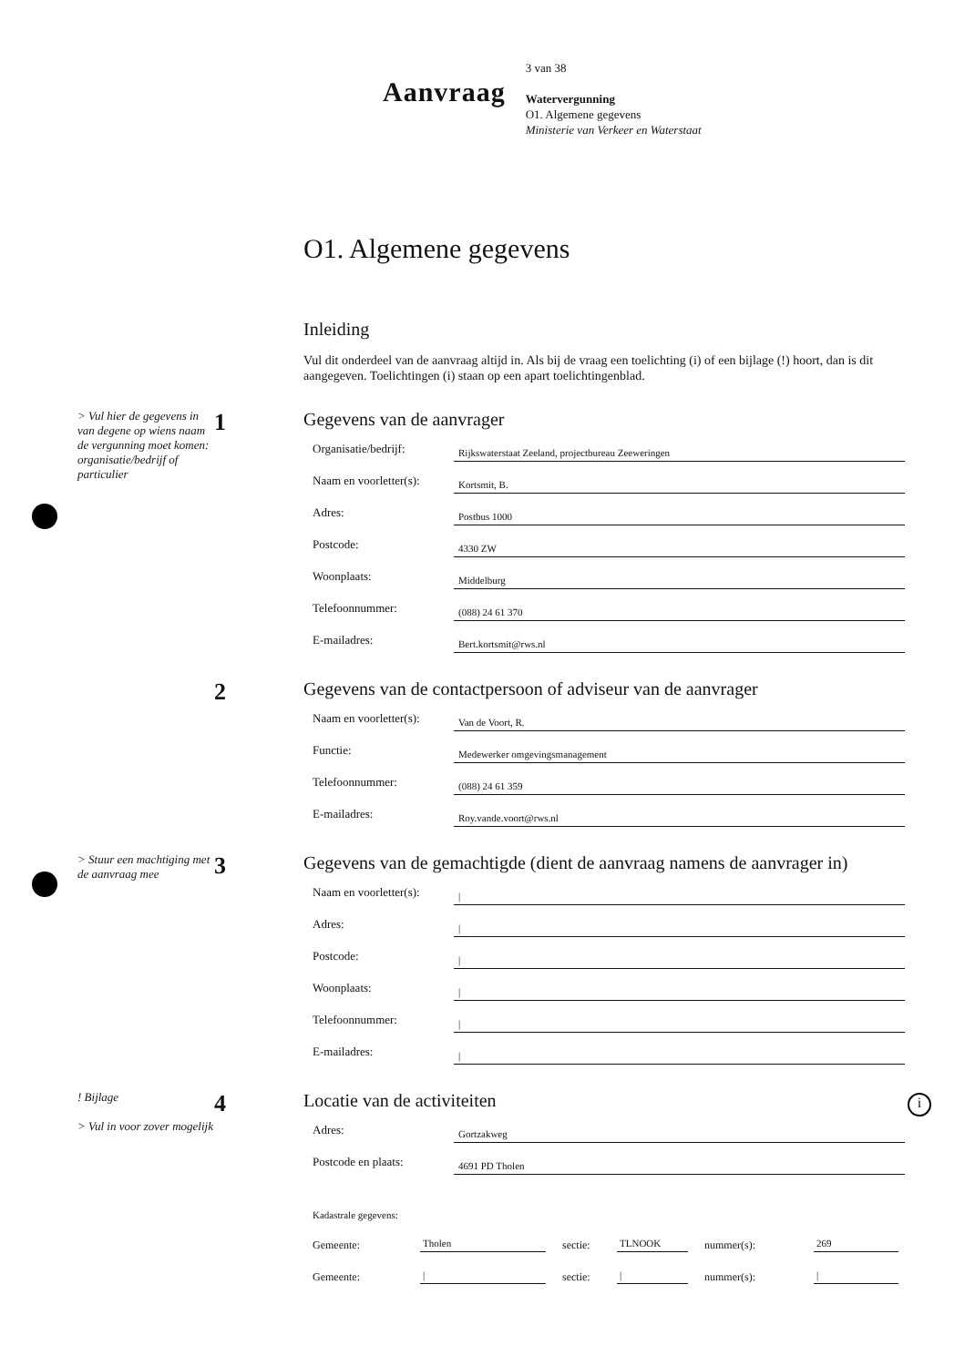Aanvraag
3 van 38
Watervergunning
O1. Algemene gegevens
Ministerie van Verkeer en Waterstaat
O1. Algemene gegevens
Inleiding
Vul dit onderdeel van de aanvraag altijd in. Als bij de vraag een toelichting (i) of een bijlage (!) hoort, dan is dit aangegeven. Toelichtingen (i) staan op een apart toelichtingenblad.
> Vul hier de gegevens in van degene op wiens naam de vergunning moet komen: organisatie/bedrijf of particulier
1
Gegevens van de aanvrager
Organisatie/bedrijf:
Rijkswaterstaat Zeeland, projectbureau Zeeweringen
Naam en voorletter(s):
Kortsmit, B.
Adres:
Postbus 1000
Postcode:
4330 ZW
Woonplaats:
Middelburg
Telefoonnummer:
(088) 24 61 370
E-mailadres:
Bert.kortsmit@rws.nl
2
Gegevens van de contactpersoon of adviseur van de aanvrager
Naam en voorletter(s):
Van de Voort, R.
Functie:
Medewerker omgevingsmanagement
Telefoonnummer:
(088) 24 61 359
E-mailadres:
Roy.vande.voort@rws.nl
> Stuur een machtiging met de aanvraag mee
3
Gegevens van de gemachtigde (dient de aanvraag namens de aanvrager in)
Naam en voorletter(s):
|
Adres:
|
Postcode:
|
Woonplaats:
|
Telefoonnummer:
|
E-mailadres:
|
! Bijlage
> Vul in voor zover mogelijk
4
Locatie van de activiteiten
Adres:
Gortzakweg
Postcode en plaats:
4691 PD Tholen
Kadastrale gegevens:
Gemeente:
Tholen
sectie:
TLNOOK
nummer(s):
269
Gemeente:
|
sectie:
|
nummer(s):
|
i